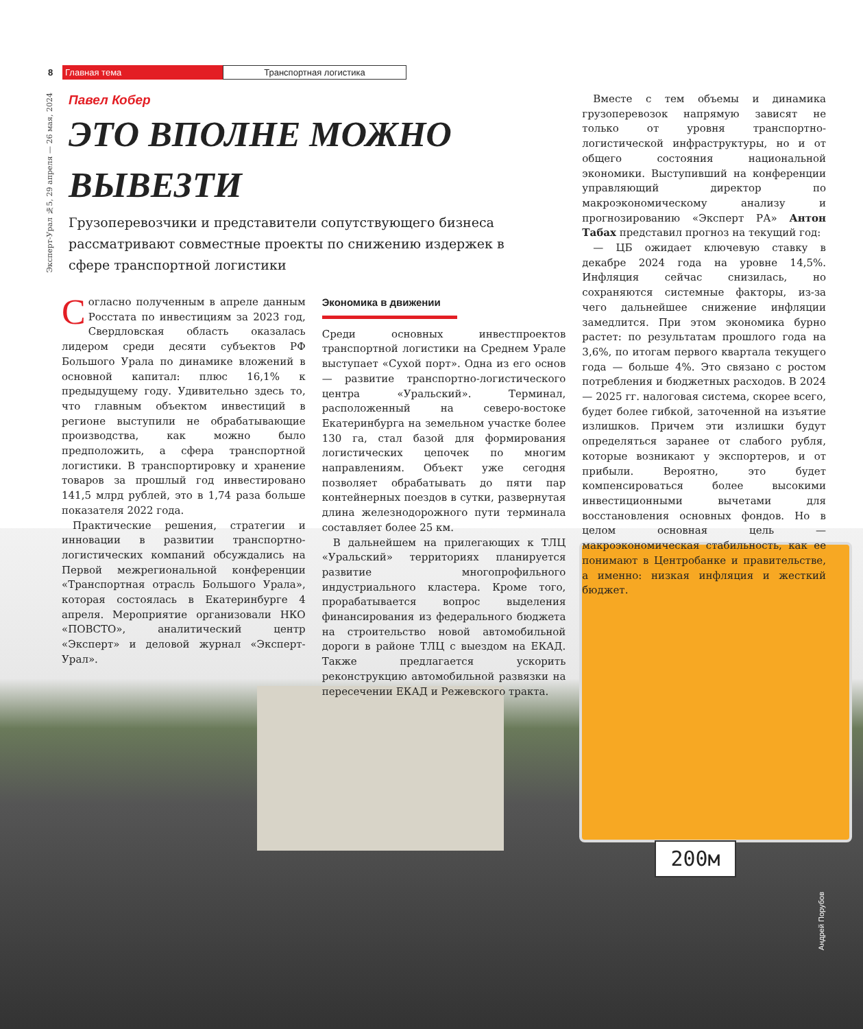8 Главная тема Транспортная логистика
Эксперт-Урал №5, 29 апреля — 26 мая, 2024
Павел Кобер
ЭТО ВПОЛНЕ МОЖНО ВЫВЕЗТИ
Грузоперевозчики и представители сопутствующего бизнеса рассматривают совместные проекты по снижению издержек в сфере транспортной логистики
200м
Андрей Порубов
Согласно полученным в апреле данным Росстата по инвестициям за 2023 год, Свердловская область оказалась лидером среди десяти субъектов РФ Большого Урала по динамике вложений в основной капитал: плюс 16,1% к предыдущему году. Удивительно здесь то, что главным объектом инвестиций в регионе выступили не обрабатывающие производства, как можно было предположить, а сфера транспортной логистики. В транспортировку и хранение товаров за прошлый год инвестировано 141,5 млрд рублей, это в 1,74 раза больше показателя 2022 года.
Практические решения, стратегии и инновации в развитии транспортно-логистических компаний обсуждались на Первой межрегиональной конференции «Транспортная отрасль Большого Урала», которая состоялась в Екатеринбурге 4 апреля. Мероприятие организовали НКО «ПОВСТО», аналитический центр «Эксперт» и деловой журнал «Эксперт-Урал».
Экономика в движении
Среди основных инвестпроектов транспортной логистики на Среднем Урале выступает «Сухой порт». Одна из его основ — развитие транспортно-логистического центра «Уральский». Терминал, расположенный на северо-востоке Екатеринбурга на земельном участке более 130 га, стал базой для формирования логистических цепочек по многим направлениям. Объект уже сегодня позволяет обрабатывать до пяти пар контейнерных поездов в сутки, развернутая длина железнодорожного пути терминала составляет более 25 км.
В дальнейшем на прилегающих к ТЛЦ «Уральский» территориях планируется развитие многопрофильного индустриального кластера. Кроме того, прорабатывается вопрос выделения финансирования из федерального бюджета на строительство новой автомобильной дороги в районе ТЛЦ с выездом на ЕКАД. Также предлагается ускорить реконструкцию автомобильной развязки на пересечении ЕКАД и Режевского тракта.
Вместе с тем объемы и динамика грузоперевозок напрямую зависят не только от уровня транспортно-логистической инфраструктуры, но и от общего состояния национальной экономики. Выступивший на конференции управляющий директор по макроэкономическому анализу и прогнозированию «Эксперт РА» Антон Табах представил прогноз на текущий год:
— ЦБ ожидает ключевую ставку в декабре 2024 года на уровне 14,5%. Инфляция сейчас снизилась, но сохраняются системные факторы, из-за чего дальнейшее снижение инфляции замедлится. При этом экономика бурно растет: по результатам прошлого года на 3,6%, по итогам первого квартала текущего года — больше 4%. Это связано с ростом потребления и бюджетных расходов. В 2024 — 2025 гг. налоговая система, скорее всего, будет более гибкой, заточенной на изъятие излишков. Причем эти излишки будут определяться заранее от слабого рубля, которые возникают у экспортеров, и от прибыли. Вероятно, это будет компенсироваться более высокими инвестиционными вычетами для восстановления основных фондов. Но в целом основная цель — макроэкономическая стабильность, как ее понимают в Центробанке и правительстве, а именно: низкая инфляция и жесткий бюджет.